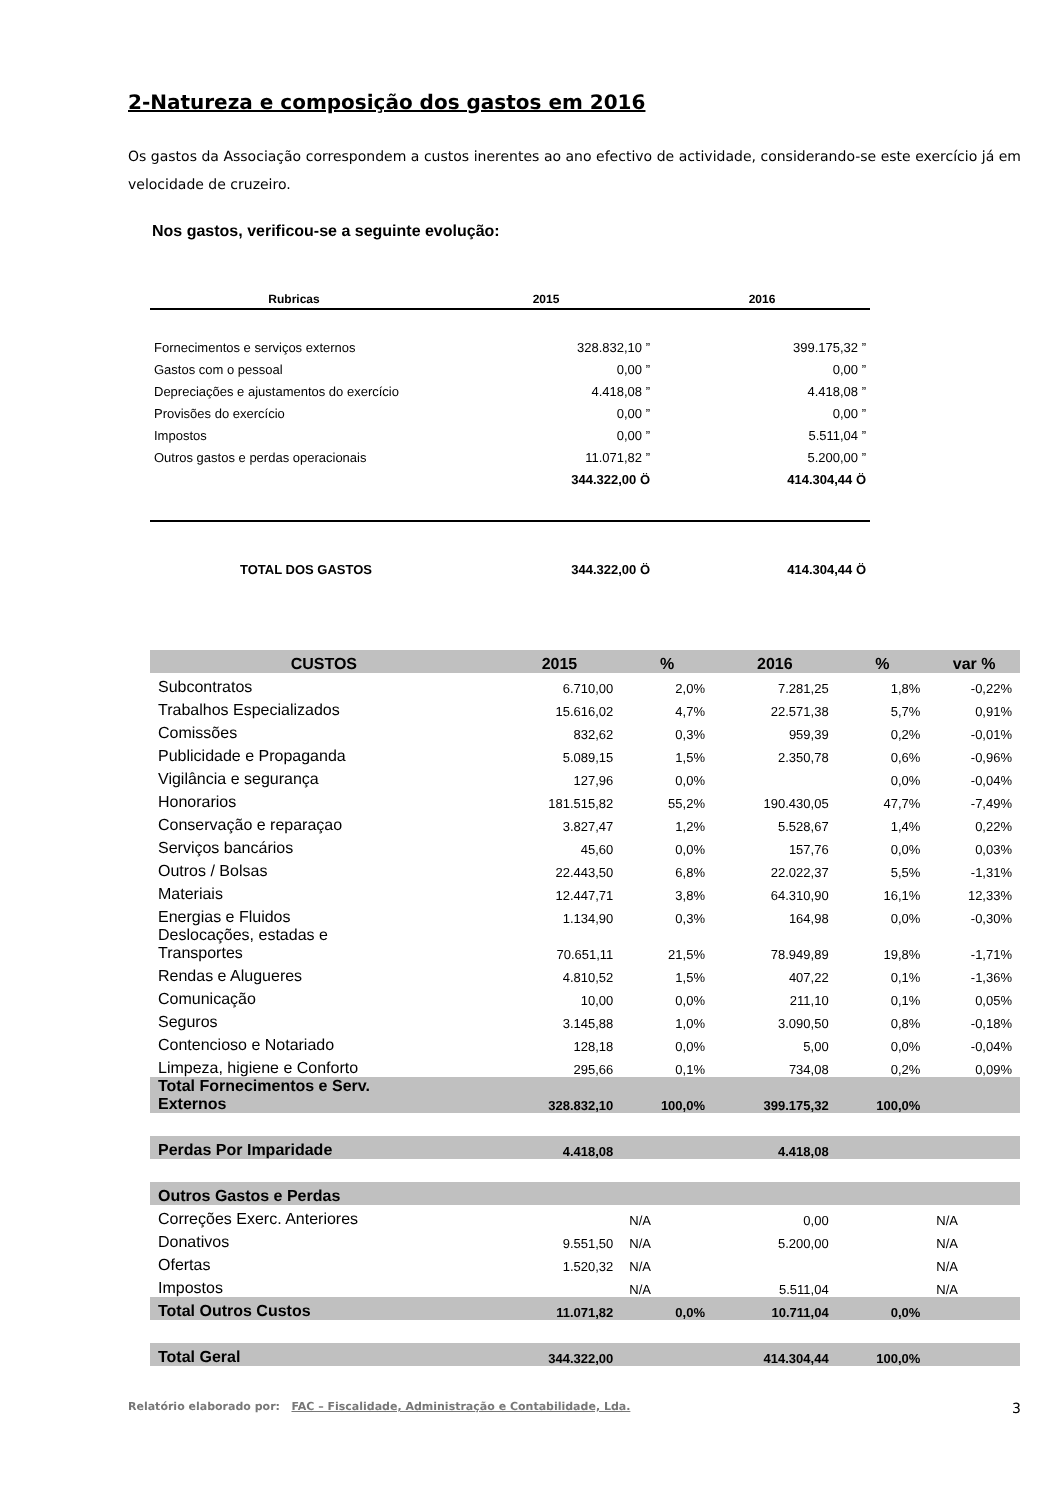2-Natureza e composição dos gastos em 2016
Os gastos da Associação correspondem a custos inerentes ao ano efectivo de actividade, considerando-se este exercício já em velocidade de cruzeiro.
Nos gastos, verificou-se a seguinte evolução:
| Rubricas | 2015 | 2016 |
| --- | --- | --- |
| Fornecimentos e serviços externos | 328.832,10 ” | 399.175,32 ” |
| Gastos com o pessoal | 0,00 ” | 0,00 ” |
| Depreciações e ajustamentos do exercício | 4.418,08 ” | 4.418,08 ” |
| Provisões do exercício | 0,00 ” | 0,00 ” |
| Impostos | 0,00 ” | 5.511,04 ” |
| Outros gastos e perdas operacionais | 11.071,82 ” | 5.200,00 ” |
| | 344.322,00 Ö | 414.304,44 Ö |
| TOTAL DOS GASTOS | 344.322,00 Ö | 414.304,44 Ö |
| CUSTOS | 2015 | % | 2016 | % | var % |
| Subcontratos | 6.710,00 | 2,0% | 7.281,25 | 1,8% | -0,22% |
| Trabalhos Especializados | 15.616,02 | 4,7% | 22.571,38 | 5,7% | 0,91% |
| Comissões | 832,62 | 0,3% | 959,39 | 0,2% | -0,01% |
| Publicidade e Propaganda | 5.089,15 | 1,5% | 2.350,78 | 0,6% | -0,96% |
| Vigilância e segurança | 127,96 | 0,0% | | 0,0% | -0,04% |
| Honorarios | 181.515,82 | 55,2% | 190.430,05 | 47,7% | -7,49% |
| Conservação e reparaçao | 3.827,47 | 1,2% | 5.528,67 | 1,4% | 0,22% |
| Serviços bancários | 45,60 | 0,0% | 157,76 | 0,0% | 0,03% |
| Outros / Bolsas | 22.443,50 | 6,8% | 22.022,37 | 5,5% | -1,31% |
| Materiais | 12.447,71 | 3,8% | 64.310,90 | 16,1% | 12,33% |
| Energias e Fluidos | 1.134,90 | 0,3% | 164,98 | 0,0% | -0,30% |
| Deslocações, estadas e Transportes | 70.651,11 | 21,5% | 78.949,89 | 19,8% | -1,71% |
| Rendas e Alugueres | 4.810,52 | 1,5% | 407,22 | 0,1% | -1,36% |
| Comunicação | 10,00 | 0,0% | 211,10 | 0,1% | 0,05% |
| Seguros | 3.145,88 | 1,0% | 3.090,50 | 0,8% | -0,18% |
| Contencioso e Notariado | 128,18 | 0,0% | 5,00 | 0,0% | -0,04% |
| Limpeza, higiene e Conforto | 295,66 | 0,1% | 734,08 | 0,2% | 0,09% |
| Total Fornecimentos e Serv. Externos | 328.832,10 | 100,0% | 399.175,32 | 100,0% | |
| Perdas Por Imparidade | 4.418,08 | | 4.418,08 | | |
| Outros Gastos e Perdas | | | | | |
| Correções Exerc. Anteriores | | N/A | 0,00 | | N/A |
| Donativos | 9.551,50 | N/A | 5.200,00 | | N/A |
| Ofertas | 1.520,32 | N/A | | | N/A |
| Impostos | | N/A | 5.511,04 | | N/A |
| Total Outros Custos | 11.071,82 | 0,0% | 10.711,04 | 0,0% | |
| Total Geral | 344.322,00 | | 414.304,44 | 100,0% | |
Relatório elaborado por: FAC – Fiscalidade, Administração e Contabilidade, Lda. 3